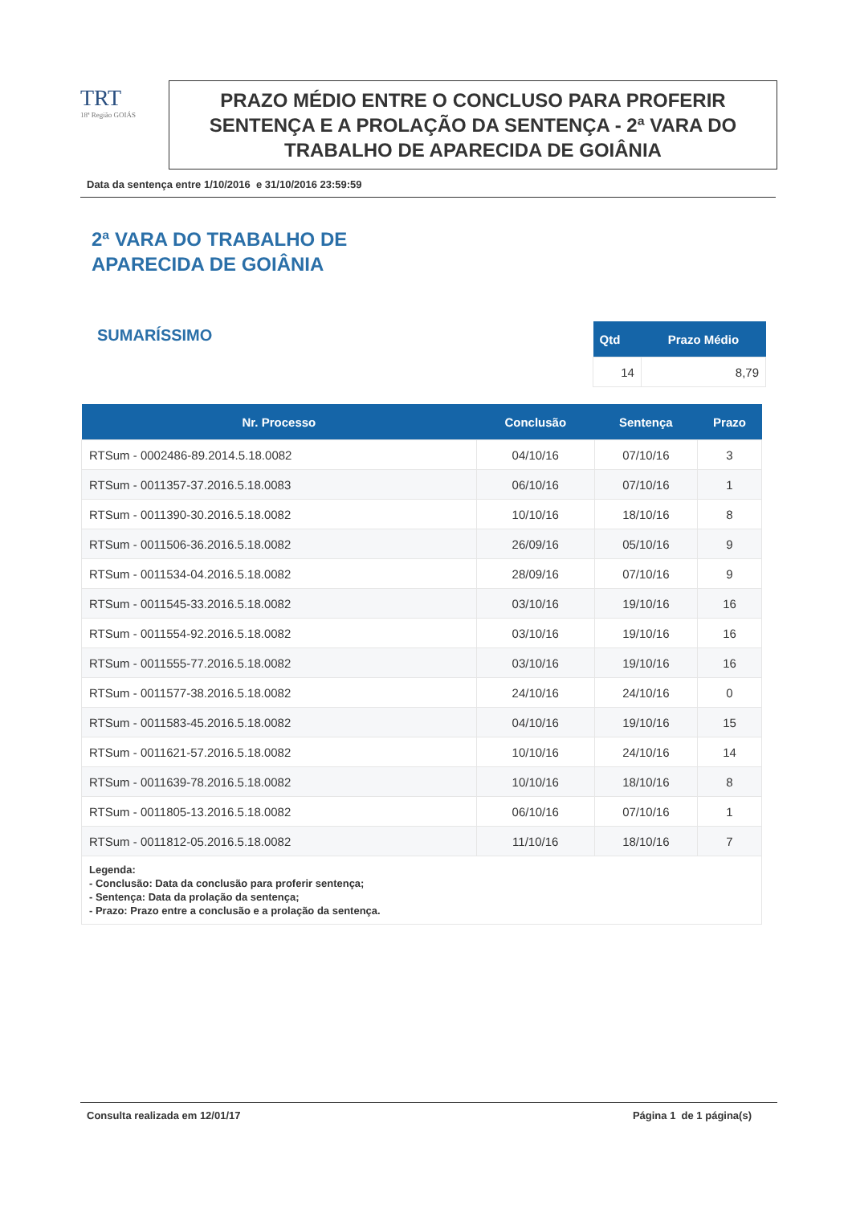TRT
18ª Região GOIÁS
PRAZO MÉDIO ENTRE O CONCLUSO PARA PROFERIR SENTENÇA E A PROLAÇÃO DA SENTENÇA - 2ª VARA DO TRABALHO DE APARECIDA DE GOIÂNIA
Data da sentença entre 1/10/2016 e 31/10/2016 23:59:59
2ª VARA DO TRABALHO DE
APARECIDA DE GOIÂNIA
SUMARÍSSIMO
| Qtd | Prazo Médio |
| --- | --- |
| 14 | 8,79 |
| Nr. Processo | Conclusão | Sentença | Prazo |
| --- | --- | --- | --- |
| RTSum - 0002486-89.2014.5.18.0082 | 04/10/16 | 07/10/16 | 3 |
| RTSum - 0011357-37.2016.5.18.0083 | 06/10/16 | 07/10/16 | 1 |
| RTSum - 0011390-30.2016.5.18.0082 | 10/10/16 | 18/10/16 | 8 |
| RTSum - 0011506-36.2016.5.18.0082 | 26/09/16 | 05/10/16 | 9 |
| RTSum - 0011534-04.2016.5.18.0082 | 28/09/16 | 07/10/16 | 9 |
| RTSum - 0011545-33.2016.5.18.0082 | 03/10/16 | 19/10/16 | 16 |
| RTSum - 0011554-92.2016.5.18.0082 | 03/10/16 | 19/10/16 | 16 |
| RTSum - 0011555-77.2016.5.18.0082 | 03/10/16 | 19/10/16 | 16 |
| RTSum - 0011577-38.2016.5.18.0082 | 24/10/16 | 24/10/16 | 0 |
| RTSum - 0011583-45.2016.5.18.0082 | 04/10/16 | 19/10/16 | 15 |
| RTSum - 0011621-57.2016.5.18.0082 | 10/10/16 | 24/10/16 | 14 |
| RTSum - 0011639-78.2016.5.18.0082 | 10/10/16 | 18/10/16 | 8 |
| RTSum - 0011805-13.2016.5.18.0082 | 06/10/16 | 07/10/16 | 1 |
| RTSum - 0011812-05.2016.5.18.0082 | 11/10/16 | 18/10/16 | 7 |
| Legenda: - Conclusão: Data da conclusão para proferir sentença; - Sentença: Data da prolação da sentença; - Prazo: Prazo entre a conclusão e a prolação da sentença. | | | |
Consulta realizada em 12/01/17 Página 1 de 1 página(s)